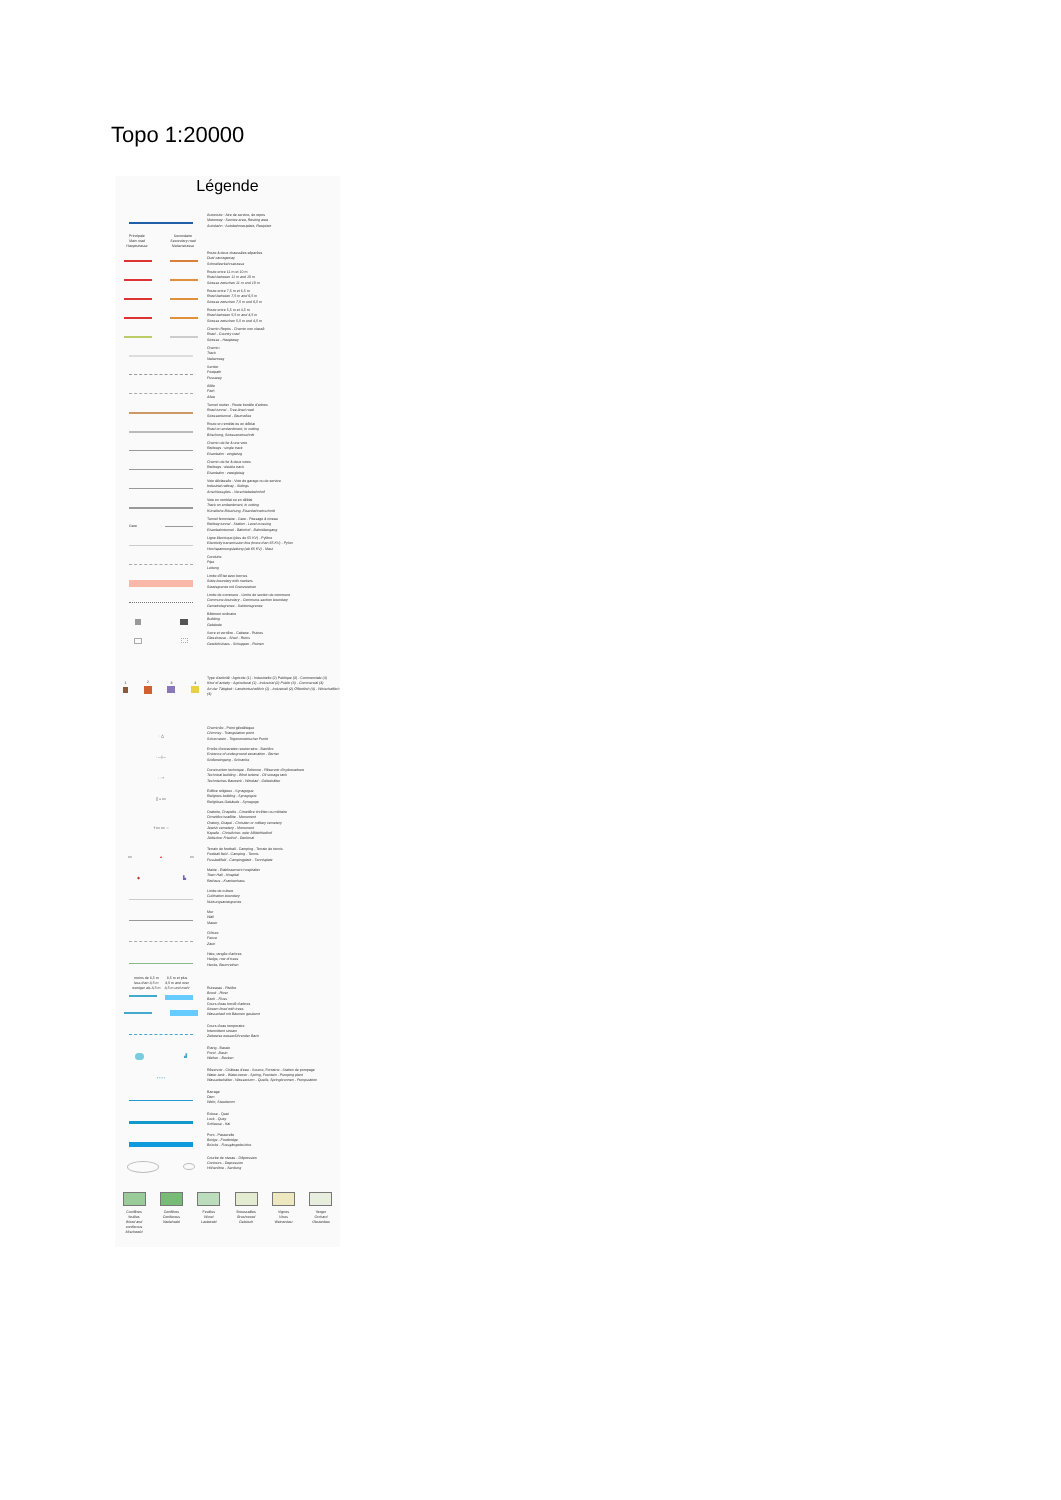Topo 1:20000
Légende
Autoroute : Aire de service, de repos
Motorway : Service area, Resting area
Autobahn : Autobahnrastplatz, Rastplatz
Principale
Main road
Hauptstrasse Secondaire
Secondary road
Nebenstrasse
Route à deux chaussées séparées
Dual carriageway
Schnellverkehrsstrasse
Route entre 11 m et 10 m
Road between 11 m and 10 m
Strasse zwischen 11 m und 10 m
Route entre 7,5 m et 6,5 m
Road between 7,5 m and 6,5 m
Strasse zwischen 7,5 m und 6,5 m
Route entre 5,5 m et 4,5 m
Road between 5,5 m and 4,5 m
Strasse zwischen 5,5 m und 4,5 m
Chemin Repris - Chemin non classé
Road - Country road
Strasse - Hauptweg
Chemin
Track
Nebenweg
Sentier
Footpath
Fussweg
Allée
Path
Allee
Tunnel routier - Route bordée d'arbres
Road tunnel - Tree-lined road
Strassentunnel - Baumallee
Route en remblai ou en déblai
Road on embankment, in cutting
Böschung, Strasseneinschnitt
Chemin de fer à une voie
Railways : single track
Eisenbahn : eingleisig
Chemin de fer à deux voies
Railways : double track
Eisenbahn : zweigleisig
Voie déclassée - Voie de garage ou de service
Industrial railway - Sidings
Anschlussgleis - Verschiebebahnhof
Voie en remblai ou en déblai
Track on embankment, in cutting
Künstliche Böschung, Eisenbahneinschnitt
Gare Tunnel ferroviaire - Gare - Passage à niveau
Railway tunnel - Station - Level crossing
Eisenbahntunnel - Bahnhof - Bahnübergang
Ligne électrique (plus de 65 KV) - Pylône
Electricity transmission line (more than 65 KV) - Pylon
Hochspannungsleitung (ab 65 KV) - Mast
Conduite
Pipe
Leitung
Limite d'État avec bornes
State boundary with markers
Staatsgrenze mit Grenzsteinen
Limite de commune - Limite de section de commune
Commune boundary - Commune-section boundary
Gemeindegrenze - Sektionsgrenze
Bâtiment ordinaire
Building
Gebäude
Serre et verrière - Cabane - Ruines
Glasshouse - Shed - Ruins
Gewächshaus - Schuppen - Ruinen
1
2
3
4
Type d'activité : Agricole (1) - Industrielle (2) Publique (3) - Commerciale (4)
Kind of activity : Agricultural (1) - Industrial (2) Public (3) - Commercial (4)
Art der Tätigkeit : Landwirtschaftlich (1) - Industriell (2) Öffentlich (3) - Wirtschaftlich (4)
· △ Cheminée - Point géodésique
Chimney - Triangulation point
Schornstein - Trigonometrischer Punkt
· —|— Entrée d'excavation souterraine - Barrière
Entrance of underground excavation - Barrier
Stolleneingang - Schranke
· ▫ • Construction technique - Éolienne - Réservoir d'hydrocarbure
Technical building - Wind turbine - Oil storage tank
Technisches Bauwerk - Windrad - Oelbehälter
▯ ⌂ ▭ Édifice religieux - Synagogue
Religious building - Synagogue
Religiöses Gebäude - Synagoge
† ▭ ▭ ○ Oratoire, Chapelle - Cimetière chrétien ou militaire
Cimetière israélite - Monument
Oratory, Chapel - Christian or military cemetery
Jewish cemetery - Monument
Kapelle - Christlicher- oder Militärfriedhof
Jüdischer Friedhof - Denkmal
▭ ▲ ▭ Terrain de football - Camping - Terrain de tennis
Football field - Camping - Tennis
Fussballfeld - Campingplatz - Tennisplatz
◆ ▙ Mairie - Établissement hospitalier
Town Hall - Hospital
Rathaus - Krankenhaus
Limite de culture
Cultivation boundary
Nutzungsartengrenze
Mur
Wall
Mauer
Clôture
Fence
Zaun
Haie, rangée d'arbres
Hedge, row of trees
Hecke, Baumreihen
moins de 3,5 m
less than 3,5 m
weniger als 3,5 m 3,5 m et plus
3,5 m and over
3,5 m und mehr
Ruisseau - Rivière
Brook - River
Bach - Fluss
Cours d'eau bordé d'arbres
Stream lined with trees
Wasserlauf mit Bäumen gesäumt
Cours d'eau temporaire
Intermittent stream
Zeitweise wasserführender Bach
▟ Étang - Bassin
Pond - Basin
Weiher - Becken
• • • ▪ Réservoir - Château d'eau - Source, Fontaine - Station de pompage
Water-tank - Water-tower - Spring, Fountain - Pumping plant
Wasserbehälter - Wasserturm - Quelle, Springbrunnen - Pumpstation
Barrage
Dam
Wehr, Staudamm
Écluse - Quai
Lock - Quay
Schleuse - Kai
Pont - Passerelle
Bridge - Footbridge
Brücke - Fussgängerbrücke
Courbe de niveau - Dépression
Contours - Depression
Höhenlinie - Senkung
Conifères
feuillus
Wood and
coniferous
Mischwald
Conifères
Coniferous
Nadelwald
Feuillus
Wood
Laubwald
Broussailles
Brushwood
Gebüsch
Vignes
Vines
Weinanbau
Verger
Orchard
Obstanbau